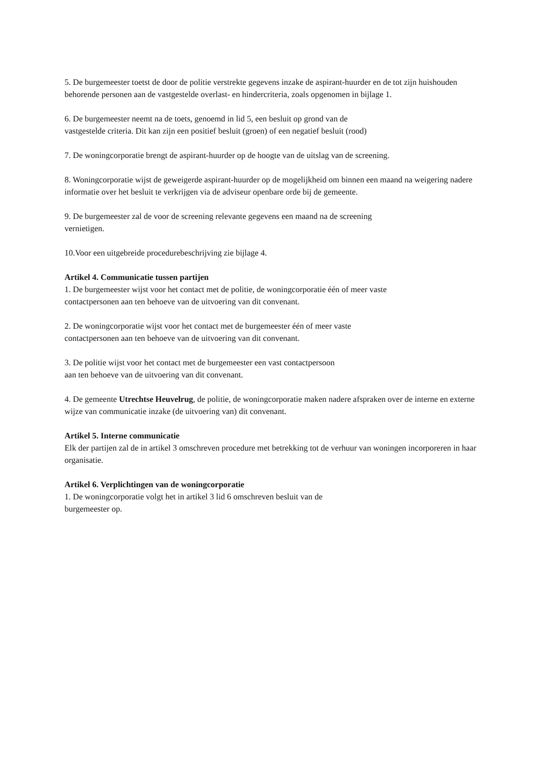5. De burgemeester toetst de door de politie verstrekte gegevens inzake de aspirant-huurder en de tot zijn huishouden behorende personen aan de vastgestelde overlast- en hindercriteria, zoals opgenomen in bijlage 1.
6. De burgemeester neemt na de toets, genoemd in lid 5, een besluit op grond van de
vastgestelde criteria. Dit kan zijn een positief besluit (groen) of een negatief besluit (rood)
7. De woningcorporatie brengt de aspirant-huurder op de hoogte van de uitslag van de screening.
8. Woningcorporatie wijst de geweigerde aspirant-huurder op de mogelijkheid om binnen een maand na weigering nadere informatie over het besluit te verkrijgen via de adviseur openbare orde bij de gemeente.
9. De burgemeester zal de voor de screening relevante gegevens een maand na de screening
vernietigen.
10.Voor een uitgebreide procedurebeschrijving zie bijlage 4.
Artikel 4. Communicatie tussen partijen
1. De burgemeester wijst voor het contact met de politie, de woningcorporatie één of meer vaste
contactpersonen aan ten behoeve van de uitvoering van dit convenant.
2. De woningcorporatie wijst voor het contact met de burgemeester één of meer vaste
contactpersonen aan ten behoeve van de uitvoering van dit convenant.
3. De politie wijst voor het contact met de burgemeester een vast contactpersoon
aan ten behoeve van de uitvoering van dit convenant.
4. De gemeente Utrechtse Heuvelrug, de politie, de woningcorporatie maken nadere afspraken over de interne en externe wijze van communicatie inzake (de uitvoering van) dit convenant.
Artikel 5. Interne communicatie
Elk der partijen zal de in artikel 3 omschreven procedure met betrekking tot de verhuur van woningen incorporeren in haar organisatie.
Artikel 6. Verplichtingen van de woningcorporatie
1. De woningcorporatie volgt het in artikel 3 lid 6 omschreven besluit van de
burgemeester op.